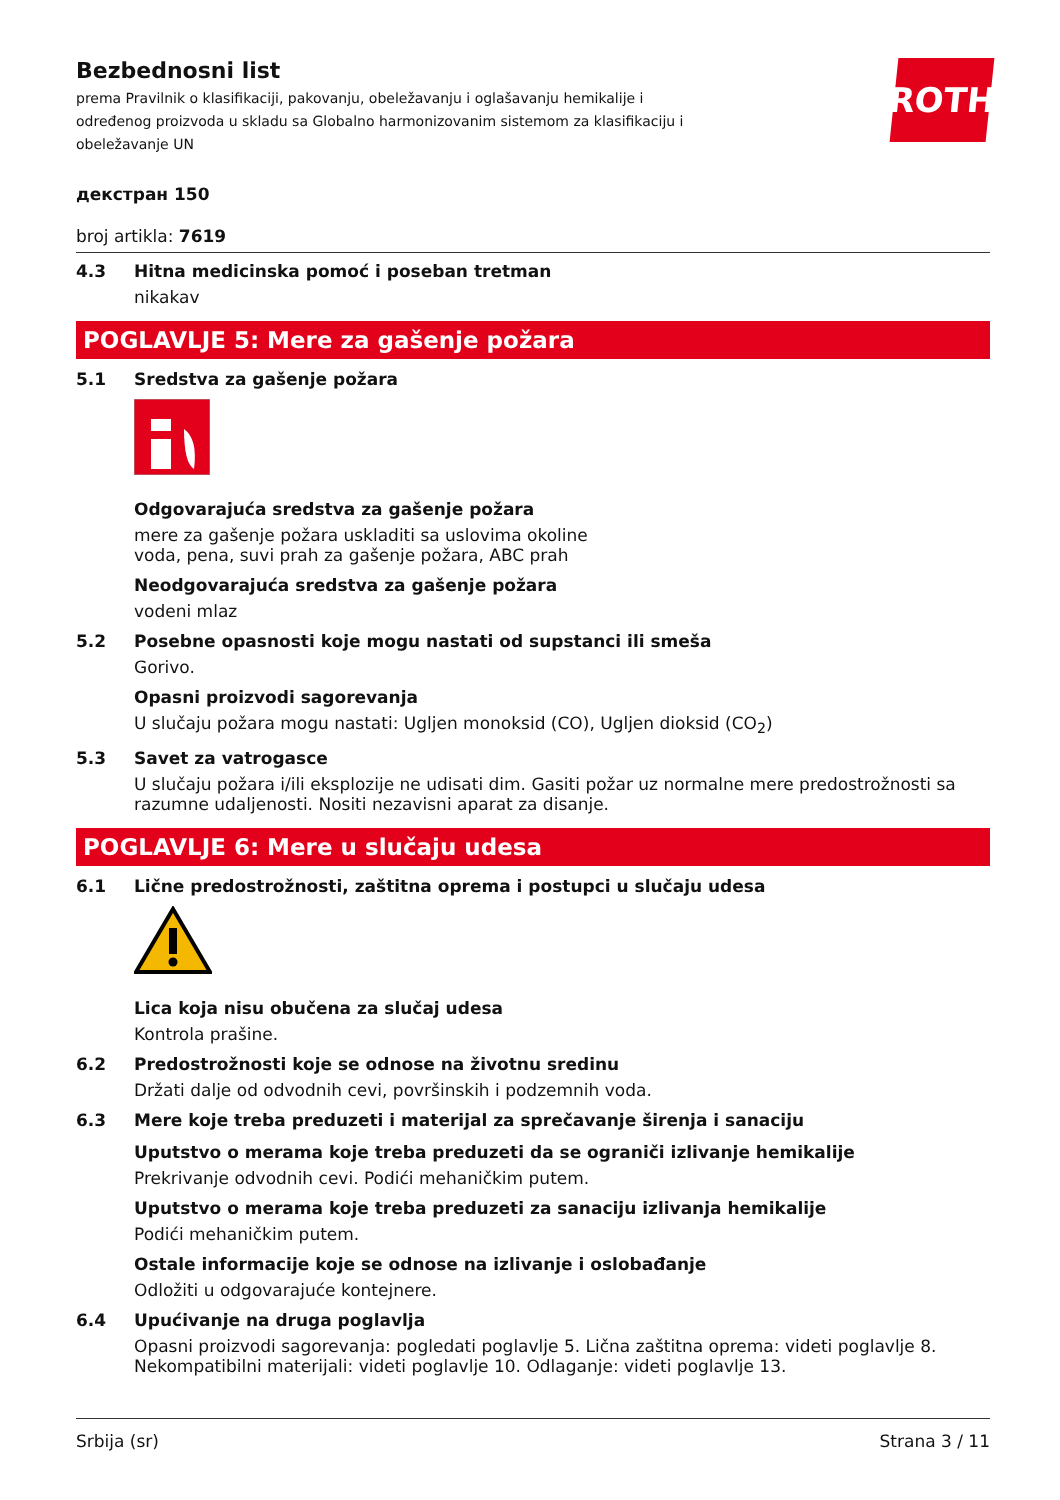ROTH
Bezbednosni list
prema Pravilnik o klasifikaciji, pakovanju, obeležavanju i oglašavanju hemikalije i određenog proizvoda u skladu sa Globalno harmonizovanim sistemom za klasifikaciju i obeležavanje UN
декстран 150
broj artikla: 7619
4.3 Hitna medicinska pomoć i poseban tretman
nikakav
POGLAVLJE 5: Mere za gašenje požara
5.1 Sredstva za gašenje požara
Odgovarajuća sredstva za gašenje požara
mere za gašenje požara uskladiti sa uslovima okoline
voda, pena, suvi prah za gašenje požara, ABC prah
Neodgovarajuća sredstva za gašenje požara
vodeni mlaz
5.2 Posebne opasnosti koje mogu nastati od supstanci ili smeša
Gorivo.
Opasni proizvodi sagorevanja
U slučaju požara mogu nastati: Ugljen monoksid (CO), Ugljen dioksid (CO<sub>2</sub>)
5.3 Savet za vatrogasce
U slučaju požara i/ili eksplozije ne udisati dim. Gasiti požar uz normalne mere predostrožnosti sa razumne udaljenosti. Nositi nezavisni aparat za disanje.
POGLAVLJE 6: Mere u slučaju udesa
6.1 Lične predostrožnosti, zaštitna oprema i postupci u slučaju udesa
Lica koja nisu obučena za slučaj udesa
Kontrola prašine.
6.2 Predostrožnosti koje se odnose na životnu sredinu
Držati dalje od odvodnih cevi, površinskih i podzemnih voda.
6.3 Mere koje treba preduzeti i materijal za sprečavanje širenja i sanaciju
Uputstvo o merama koje treba preduzeti da se ograniči izlivanje hemikalije
Prekrivanje odvodnih cevi. Podići mehaničkim putem.
Uputstvo o merama koje treba preduzeti za sanaciju izlivanja hemikalije
Podići mehaničkim putem.
Ostale informacije koje se odnose na izlivanje i oslobađanje
Odložiti u odgovarajuće kontejnere.
6.4 Upućivanje na druga poglavlja
Opasni proizvodi sagorevanja: pogledati poglavlje 5. Lična zaštitna oprema: videti poglavlje 8. Nekompatibilni materijali: videti poglavlje 10. Odlaganje: videti poglavlje 13.
Srbija (sr) Strana 3 / 11